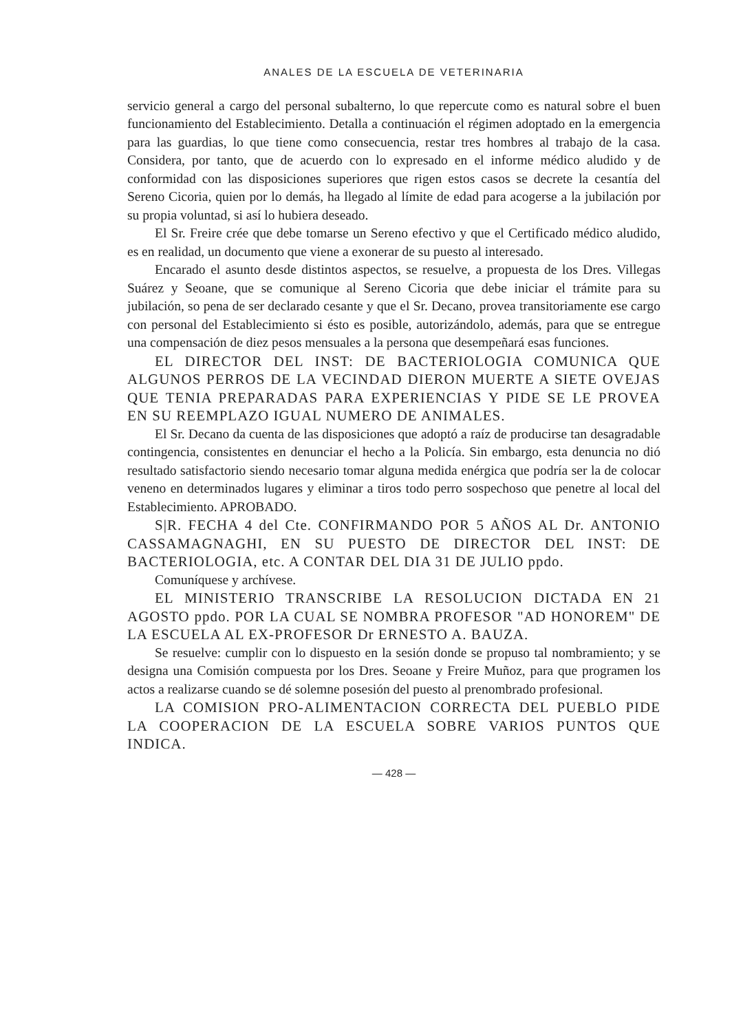ANALES DE LA ESCUELA DE VETERINARIA
servicio general a cargo del personal subalterno, lo que repercute como es natural sobre el buen funcionamiento del Establecimiento. Detalla a continuación el régimen adoptado en la emergencia para las guardias, lo que tiene como consecuencia, restar tres hombres al trabajo de la casa. Considera, por tanto, que de acuerdo con lo expresado en el informe médico aludido y de conformidad con las disposiciones superiores que rigen estos casos se decrete la cesantía del Sereno Cicoria, quien por lo demás, ha llegado al límite de edad para acogerse a la jubilación por su propia voluntad, si así lo hubiera deseado.
El Sr. Freire crée que debe tomarse un Sereno efectivo y que el Certificado médico aludido, es en realidad, un documento que viene a exonerar de su puesto al interesado.
Encarado el asunto desde distintos aspectos, se resuelve, a propuesta de los Dres. Villegas Suárez y Seoane, que se comunique al Sereno Cicoria que debe iniciar el trámite para su jubilación, so pena de ser declarado cesante y que el Sr. Decano, provea transitoriamente ese cargo con personal del Establecimiento si ésto es posible, autorizándolo, además, para que se entregue una compensación de diez pesos mensuales a la persona que desempeñará esas funciones.
EL DIRECTOR DEL INST: DE BACTERIOLOGIA COMUNICA QUE ALGUNOS PERROS DE LA VECINDAD DIERON MUERTE A SIETE OVEJAS QUE TENIA PREPARADAS PARA EXPERIENCIAS Y PIDE SE LE PROVEA EN SU REEMPLAZO IGUAL NUMERO DE ANIMALES.
El Sr. Decano da cuenta de las disposiciones que adoptó a raíz de producirse tan desagradable contingencia, consistentes en denunciar el hecho a la Policía. Sin embargo, esta denuncia no dió resultado satisfactorio siendo necesario tomar alguna medida enérgica que podría ser la de colocar veneno en determinados lugares y eliminar a tiros todo perro sospechoso que penetre al local del Establecimiento. APROBADO.
S|R. FECHA 4 del Cte. CONFIRMANDO POR 5 AÑOS AL Dr. ANTONIO CASSAMAGNAGHI, EN SU PUESTO DE DIRECTOR DEL INST: DE BACTERIOLOGIA, etc. A CONTAR DEL DIA 31 DE JULIO ppdo.
Comuníquese y archívese.
EL MINISTERIO TRANSCRIBE LA RESOLUCION DICTADA EN 21 AGOSTO ppdo. POR LA CUAL SE NOMBRA PROFESOR "AD HONOREM" DE LA ESCUELA AL EX-PROFESOR Dr ERNESTO A. BAUZA.
Se resuelve: cumplir con lo dispuesto en la sesión donde se propuso tal nombramiento; y se designa una Comisión compuesta por los Dres. Seoane y Freire Muñoz, para que programen los actos a realizarse cuando se dé solemne posesión del puesto al prenombrado profesional.
LA COMISION PRO-ALIMENTACION CORRECTA DEL PUEBLO PIDE LA COOPERACION DE LA ESCUELA SOBRE VARIOS PUNTOS QUE INDICA.
— 428 —